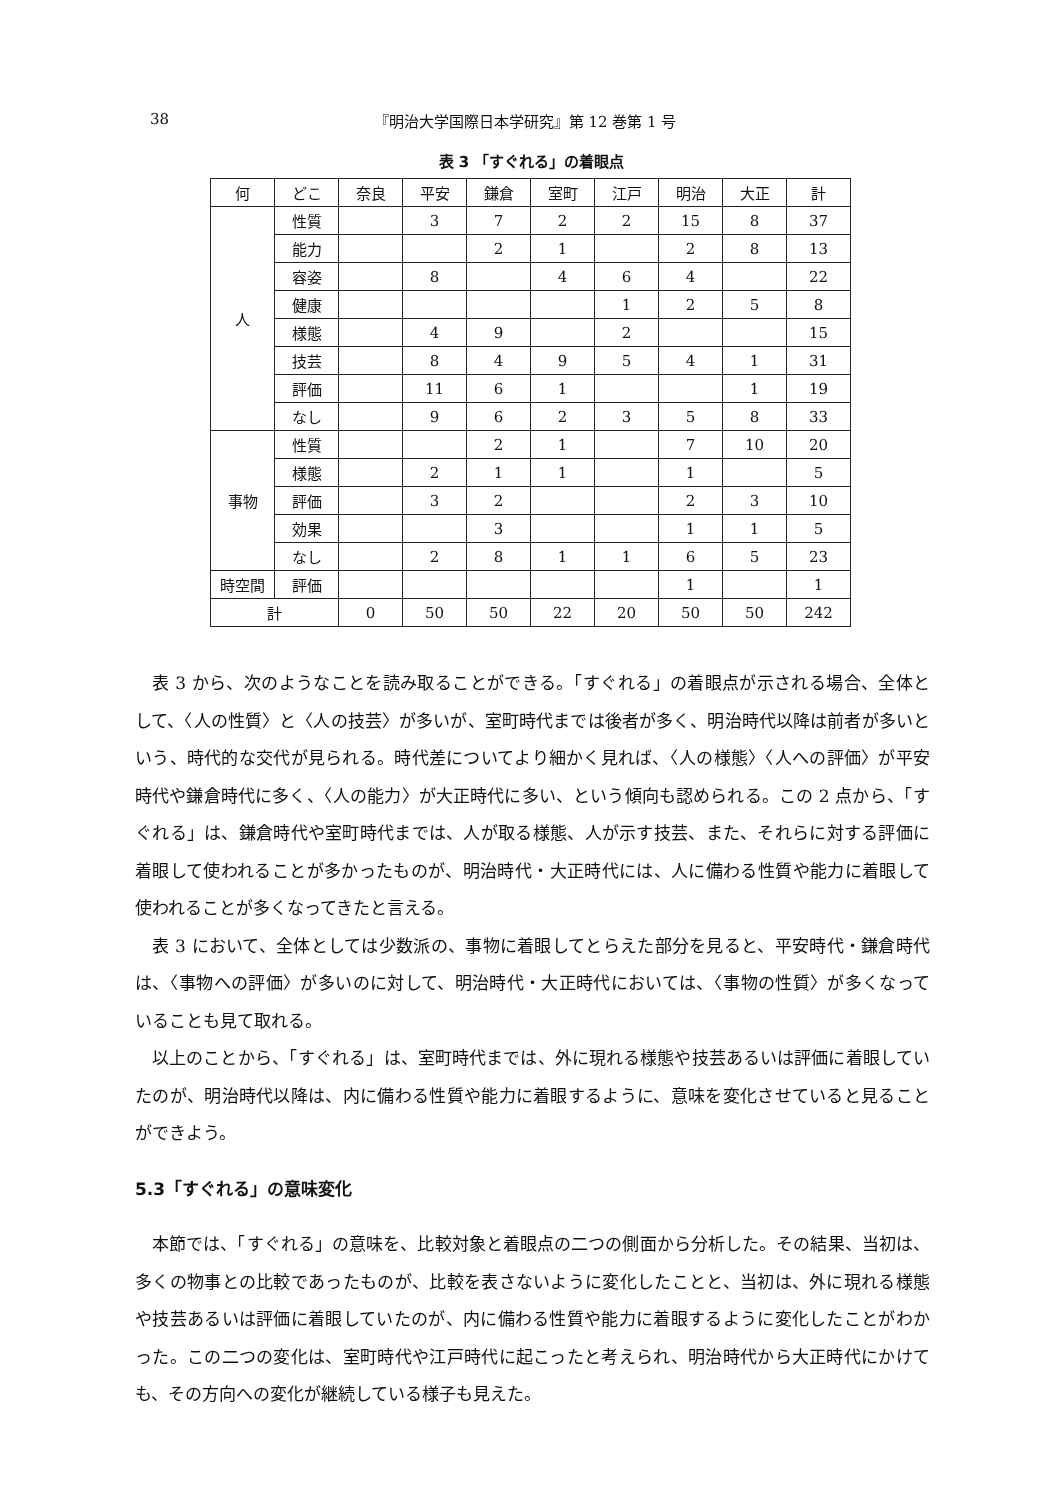38 『明治大学国際日本学研究』第 12 巻第 1 号
表 3 「すぐれる」の着眼点
| 何 | どこ | 奈良 | 平安 | 鎌倉 | 室町 | 江戸 | 明治 | 大正 | 計 |
| --- | --- | --- | --- | --- | --- | --- | --- | --- | --- |
| 人 | 性質 | | 3 | 7 | 2 | 2 | 15 | 8 | 37 |
| | 能力 | | | 2 | 1 | | 2 | 8 | 13 |
| | 容姿 | | 8 | | 4 | 6 | 4 | | 22 |
| | 健康 | | | | | 1 | 2 | 5 | 8 |
| | 様態 | | 4 | 9 | | 2 | | | 15 |
| | 技芸 | | 8 | 4 | 9 | 5 | 4 | 1 | 31 |
| | 評価 | | 11 | 6 | 1 | | | 1 | 19 |
| | なし | | 9 | 6 | 2 | 3 | 5 | 8 | 33 |
| 事物 | 性質 | | | 2 | 1 | | 7 | 10 | 20 |
| | 様態 | | 2 | 1 | 1 | | 1 | | 5 |
| | 評価 | | 3 | 2 | | | 2 | 3 | 10 |
| | 効果 | | | 3 | | | 1 | 1 | 5 |
| | なし | | 2 | 8 | 1 | 1 | 6 | 5 | 23 |
| 時空間 | 評価 | | | | | | 1 | | 1 |
| 計 | | 0 | 50 | 50 | 22 | 20 | 50 | 50 | 242 |
表 3 から、次のようなことを読み取ることができる。「すぐれる」の着眼点が示される場合、全体として、〈人の性質〉と〈人の技芸〉が多いが、室町時代までは後者が多く、明治時代以降は前者が多いという、時代的な交代が見られる。時代差についてより細かく見れば、〈人の様態〉〈人への評価〉が平安時代や鎌倉時代に多く、〈人の能力〉が大正時代に多い、という傾向も認められる。この 2 点から、「すぐれる」は、鎌倉時代や室町時代までは、人が取る様態、人が示す技芸、また、それらに対する評価に着眼して使われることが多かったものが、明治時代・大正時代には、人に備わる性質や能力に着眼して使われることが多くなってきたと言える。
表 3 において、全体としては少数派の、事物に着眼してとらえた部分を見ると、平安時代・鎌倉時代は、〈事物への評価〉が多いのに対して、明治時代・大正時代においては、〈事物の性質〉が多くなっていることも見て取れる。
以上のことから、「すぐれる」は、室町時代までは、外に現れる様態や技芸あるいは評価に着眼していたのが、明治時代以降は、内に備わる性質や能力に着眼するように、意味を変化させていると見ることができよう。
5.3「すぐれる」の意味変化
本節では、「すぐれる」の意味を、比較対象と着眼点の二つの側面から分析した。その結果、当初は、多くの物事との比較であったものが、比較を表さないように変化したことと、当初は、外に現れる様態や技芸あるいは評価に着眼していたのが、内に備わる性質や能力に着眼するように変化したことがわかった。この二つの変化は、室町時代や江戸時代に起こったと考えられ、明治時代から大正時代にかけても、その方向への変化が継続している様子も見えた。